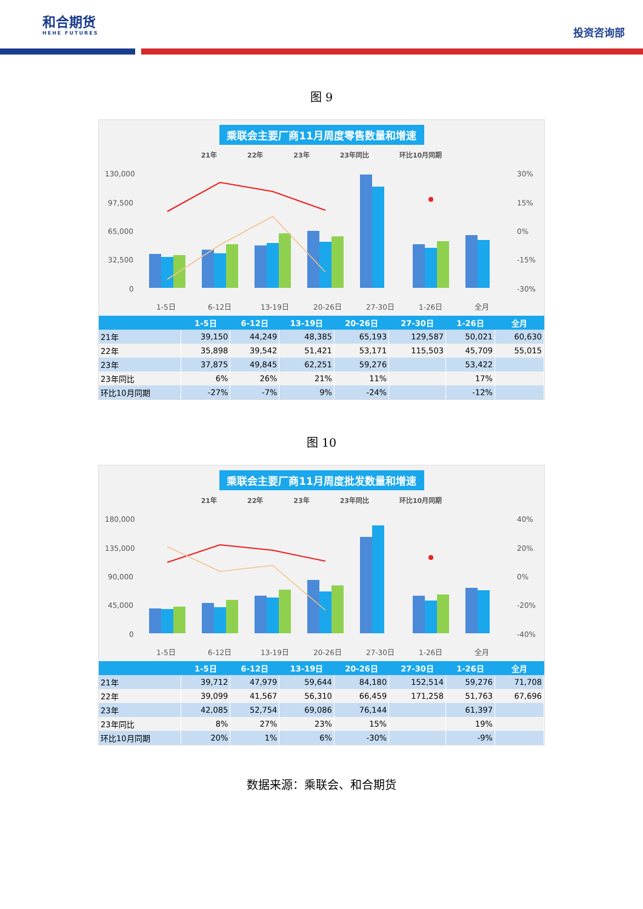和合期货
HEHE FUTURES
投资咨询部
图 9
乘联会主要厂商11月周度零售数量和增速
21年 22年 23年 23年同比 环比10月同期
130,000
97,500
65,000
32,500
0
30%
15%
0%
-15%
-30%
1-5日
6-12日
13-19日
20-26日
27-30日
1-26日
全月
| | 1-5日 | 6-12日 | 13-19日 | 20-26日 | 27-30日 | 1-26日 | 全月 |
| --- | --- | --- | --- | --- | --- | --- | --- |
| 21年 | 39,150 | 44,249 | 48,385 | 65,193 | 129,587 | 50,021 | 60,630 |
| 22年 | 35,898 | 39,542 | 51,421 | 53,171 | 115,503 | 45,709 | 55,015 |
| 23年 | 37,875 | 49,845 | 62,251 | 59,276 | | 53,422 | |
| 23年同比 | 6% | 26% | 21% | 11% | | 17% | |
| 环比10月同期 | -27% | -7% | 9% | -24% | | -12% | |
图 10
乘联会主要厂商11月周度批发数量和增速
21年 22年 23年 23年同比 环比10月同期
180,000
135,000
90,000
45,000
0
40%
20%
0%
-20%
-40%
1-5日
6-12日
13-19日
20-26日
27-30日
1-26日
全月
| | 1-5日 | 6-12日 | 13-19日 | 20-26日 | 27-30日 | 1-26日 | 全月 |
| --- | --- | --- | --- | --- | --- | --- | --- |
| 21年 | 39,712 | 47,979 | 59,644 | 84,180 | 152,514 | 59,276 | 71,708 |
| 22年 | 39,099 | 41,567 | 56,310 | 66,459 | 171,258 | 51,763 | 67,696 |
| 23年 | 42,085 | 52,754 | 69,086 | 76,144 | | 61,397 | |
| 23年同比 | 8% | 27% | 23% | 15% | | 19% | |
| 环比10月同期 | 20% | 1% | 6% | -30% | | -9% | |
数据来源：乘联会、和合期货